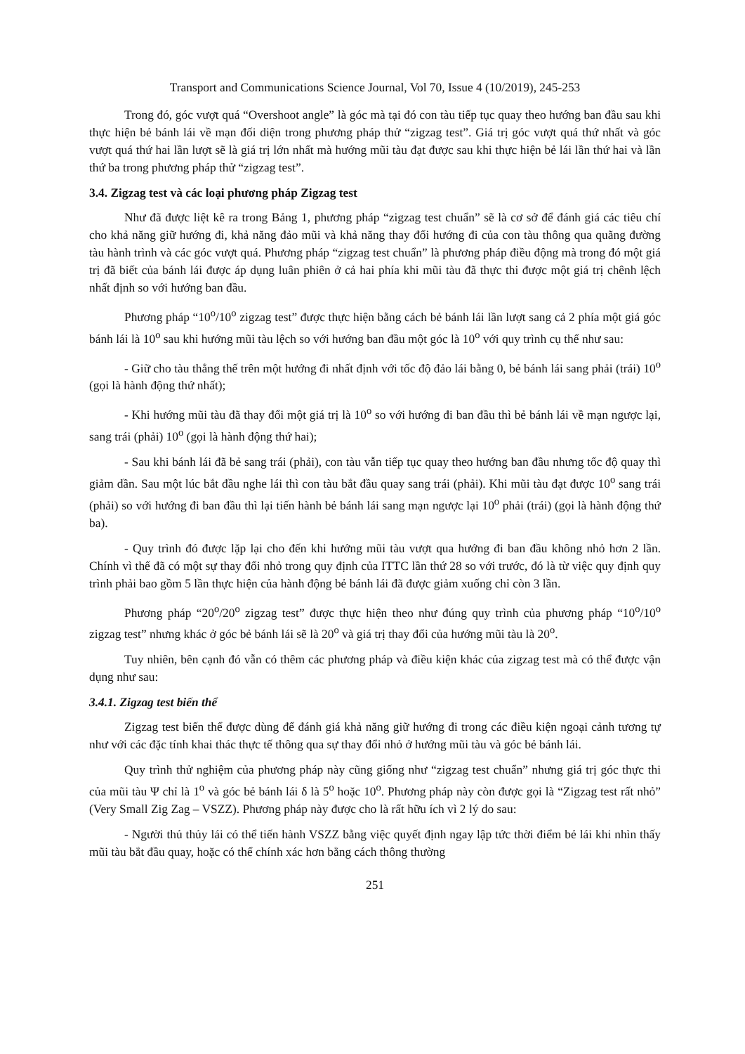Transport and Communications Science Journal, Vol 70, Issue 4 (10/2019), 245-253
Trong đó, góc vượt quá “Overshoot angle” là góc mà tại đó con tàu tiếp tục quay theo hướng ban đầu sau khi thực hiện bẻ bánh lái về mạn đối diện trong phương pháp thử “zigzag test”. Giá trị góc vượt quá thứ nhất và góc vượt quá thứ hai lần lượt sẽ là giá trị lớn nhất mà hướng mũi tàu đạt được sau khi thực hiện bẻ lái lần thứ hai và lần thứ ba trong phương pháp thử “zigzag test”.
3.4. Zigzag test và các loại phương pháp Zigzag test
Như đã được liệt kê ra trong Bảng 1, phương pháp “zigzag test chuẩn” sẽ là cơ sở để đánh giá các tiêu chí cho khả năng giữ hướng đi, khả năng đảo mũi và khả năng thay đổi hướng đi của con tàu thông qua quãng đường tàu hành trình và các góc vượt quá. Phương pháp “zigzag test chuẩn” là phương pháp điều động mà trong đó một giá trị đã biết của bánh lái được áp dụng luân phiên ở cả hai phía khi mũi tàu đã thực thi được một giá trị chênh lệch nhất định so với hướng ban đầu.
Phương pháp “10<sup>o</sup>/10<sup>o</sup> zigzag test” được thực hiện bằng cách bẻ bánh lái lần lượt sang cả 2 phía một giá góc bánh lái là 10<sup>o</sup> sau khi hướng mũi tàu lệch so với hướng ban đầu một góc là 10<sup>o</sup> với quy trình cụ thể như sau:
- Giữ cho tàu thẳng thế trên một hướng đi nhất định với tốc độ đảo lái bằng 0, bẻ bánh lái sang phải (trái) 10<sup>o</sup> (gọi là hành động thứ nhất);
- Khi hướng mũi tàu đã thay đổi một giá trị là 10<sup>o</sup> so với hướng đi ban đầu thì bẻ bánh lái về mạn ngược lại, sang trái (phải) 10<sup>o</sup> (gọi là hành động thứ hai);
- Sau khi bánh lái đã bẻ sang trái (phải), con tàu vẫn tiếp tục quay theo hướng ban đầu nhưng tốc độ quay thì giảm dần. Sau một lúc bắt đầu nghe lái thì con tàu bắt đầu quay sang trái (phải). Khi mũi tàu đạt được 10<sup>o</sup> sang trái (phải) so với hướng đi ban đầu thì lại tiến hành bẻ bánh lái sang mạn ngược lại 10<sup>o</sup> phải (trái) (gọi là hành động thứ ba).
- Quy trình đó được lặp lại cho đến khi hướng mũi tàu vượt qua hướng đi ban đầu không nhỏ hơn 2 lần. Chính vì thế đã có một sự thay đổi nhỏ trong quy định của ITTC lần thứ 28 so với trước, đó là từ việc quy định quy trình phải bao gồm 5 lần thực hiện của hành động bẻ bánh lái đã được giảm xuống chỉ còn 3 lần.
Phương pháp “20<sup>o</sup>/20<sup>o</sup> zigzag test” được thực hiện theo như đúng quy trình của phương pháp “10<sup>o</sup>/10<sup>o</sup> zigzag test” nhưng khác ở góc bẻ bánh lái sẽ là 20<sup>o</sup> và giá trị thay đổi của hướng mũi tàu là 20<sup>o</sup>.
Tuy nhiên, bên cạnh đó vẫn có thêm các phương pháp và điều kiện khác của zigzag test mà có thể được vận dụng như sau:
3.4.1. Zigzag test biến thể
Zigzag test biến thể được dùng để đánh giá khả năng giữ hướng đi trong các điều kiện ngoại cảnh tương tự như với các đặc tính khai thác thực tế thông qua sự thay đổi nhỏ ở hướng mũi tàu và góc bẻ bánh lái.
Quy trình thử nghiệm của phương pháp này cũng giống như “zigzag test chuẩn” nhưng giá trị góc thực thi của mũi tàu Ψ chỉ là 1<sup>o</sup> và góc bẻ bánh lái δ là 5<sup>o</sup> hoặc 10<sup>o</sup>. Phương pháp này còn được gọi là “Zigzag test rất nhỏ” (Very Small Zig Zag – VSZZ). Phương pháp này được cho là rất hữu ích vì 2 lý do sau:
- Người thủ thủy lái có thể tiến hành VSZZ bằng việc quyết định ngay lập tức thời điểm bẻ lái khi nhìn thấy mũi tàu bắt đầu quay, hoặc có thể chính xác hơn bằng cách thông thường
251